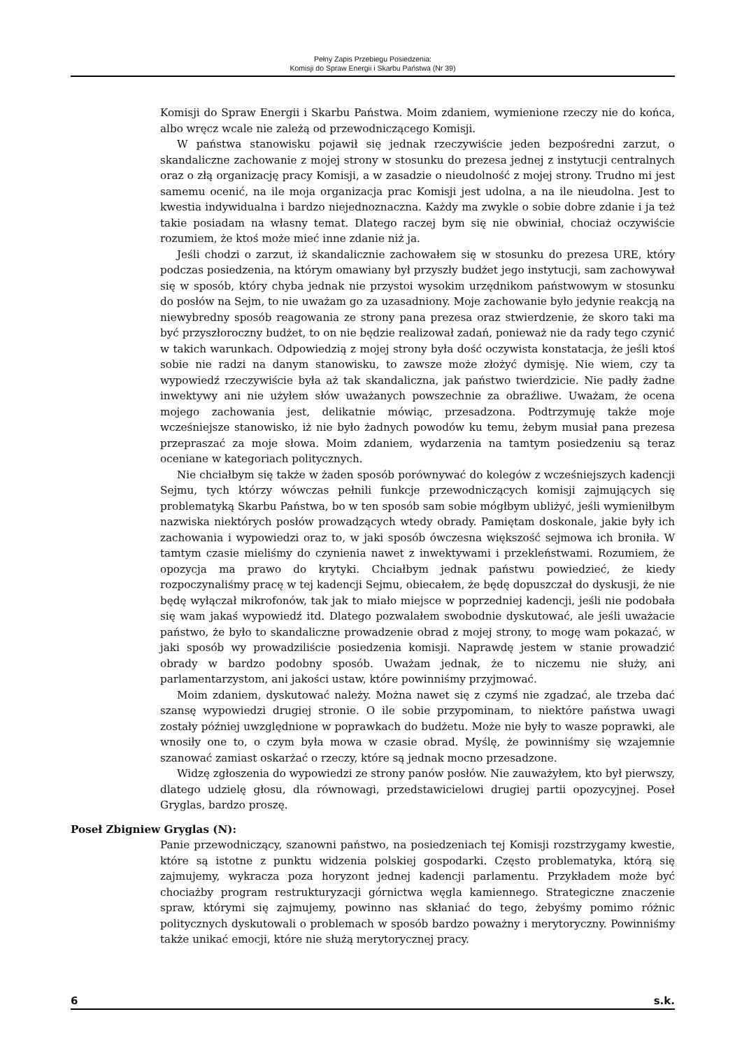Pełny Zapis Przebiegu Posiedzenia:
Komisji do Spraw Energii i Skarbu Państwa (Nr 39)
Komisji do Spraw Energii i Skarbu Państwa. Moim zdaniem, wymienione rzeczy nie do końca, albo wręcz wcale nie zależą od przewodniczącego Komisji.
W państwa stanowisku pojawił się jednak rzeczywiście jeden bezpośredni zarzut, o skandaliczne zachowanie z mojej strony w stosunku do prezesa jednej z instytucji centralnych oraz o złą organizację pracy Komisji, a w zasadzie o nieudolność z mojej strony. Trudno mi jest samemu ocenić, na ile moja organizacja prac Komisji jest udolna, a na ile nieudolna. Jest to kwestia indywidualna i bardzo niejednoznaczna. Każdy ma zwykle o sobie dobre zdanie i ja też takie posiadam na własny temat. Dlatego raczej bym się nie obwiniał, chociaż oczywiście rozumiem, że ktoś może mieć inne zdanie niż ja.
Jeśli chodzi o zarzut, iż skandalicznie zachowałem się w stosunku do prezesa URE, który podczas posiedzenia, na którym omawiany był przyszły budżet jego instytucji, sam zachowywał się w sposób, który chyba jednak nie przystoi wysokim urzędnikom państwowym w stosunku do posłów na Sejm, to nie uważam go za uzasadniony. Moje zachowanie było jedynie reakcją na niewybredny sposób reagowania ze strony pana prezesa oraz stwierdzenie, że skoro taki ma być przyszłoroczny budżet, to on nie będzie realizował zadań, ponieważ nie da rady tego czynić w takich warunkach. Odpowiedzią z mojej strony była dość oczywista konstatacja, że jeśli ktoś sobie nie radzi na danym stanowisku, to zawsze może złożyć dymisję. Nie wiem, czy ta wypowiedź rzeczywiście była aż tak skandaliczna, jak państwo twierdzicie. Nie padły żadne inwektywy ani nie użyłem słów uważanych powszechnie za obraźliwe. Uważam, że ocena mojego zachowania jest, delikatnie mówiąc, przesadzona. Podtrzymuję także moje wcześniejsze stanowisko, iż nie było żadnych powodów ku temu, żebym musiał pana prezesa przepraszać za moje słowa. Moim zdaniem, wydarzenia na tamtym posiedzeniu są teraz oceniane w kategoriach politycznych.
Nie chciałbym się także w żaden sposób porównywać do kolegów z wcześniejszych kadencji Sejmu, tych którzy wówczas pełnili funkcje przewodniczących komisji zajmujących się problematyką Skarbu Państwa, bo w ten sposób sam sobie mógłbym ubliżyć, jeśli wymieniłbym nazwiska niektórych posłów prowadzących wtedy obrady. Pamiętam doskonale, jakie były ich zachowania i wypowiedzi oraz to, w jaki sposób ówczesna większość sejmowa ich broniła. W tamtym czasie mieliśmy do czynienia nawet z inwektywami i przekleństwami. Rozumiem, że opozycja ma prawo do krytyki. Chciałbym jednak państwu powiedzieć, że kiedy rozpoczynaliśmy pracę w tej kadencji Sejmu, obiecałem, że będę dopuszczał do dyskusji, że nie będę wyłączał mikrofonów, tak jak to miało miejsce w poprzedniej kadencji, jeśli nie podobała się wam jakaś wypowiedź itd. Dlatego pozwalałem swobodnie dyskutować, ale jeśli uważacie państwo, że było to skandaliczne prowadzenie obrad z mojej strony, to mogę wam pokazać, w jaki sposób wy prowadziliście posiedzenia komisji. Naprawdę jestem w stanie prowadzić obrady w bardzo podobny sposób. Uważam jednak, że to niczemu nie służy, ani parlamentarzystom, ani jakości ustaw, które powinniśmy przyjmować.
Moim zdaniem, dyskutować należy. Można nawet się z czymś nie zgadzać, ale trzeba dać szansę wypowiedzi drugiej stronie. O ile sobie przypominam, to niektóre państwa uwagi zostały później uwzględnione w poprawkach do budżetu. Może nie były to wasze poprawki, ale wnosiły one to, o czym była mowa w czasie obrad. Myślę, że powinniśmy się wzajemnie szanować zamiast oskarżać o rzeczy, które są jednak mocno przesadzone.
Widzę zgłoszenia do wypowiedzi ze strony panów posłów. Nie zauważyłem, kto był pierwszy, dlatego udzielę głosu, dla równowagi, przedstawicielowi drugiej partii opozycyjnej. Poseł Gryglas, bardzo proszę.
Poseł Zbigniew Gryglas (N):
Panie przewodniczący, szanowni państwo, na posiedzeniach tej Komisji rozstrzygamy kwestie, które są istotne z punktu widzenia polskiej gospodarki. Często problematyka, którą się zajmujemy, wykracza poza horyzont jednej kadencji parlamentu. Przykładem może być chociażby program restrukturyzacji górnictwa węgla kamiennego. Strategiczne znaczenie spraw, którymi się zajmujemy, powinno nas skłaniać do tego, żebyśmy pomimo różnic politycznych dyskutowali o problemach w sposób bardzo poważny i merytoryczny. Powinniśmy także unikać emocji, które nie służą merytorycznej pracy.
6 s.k.